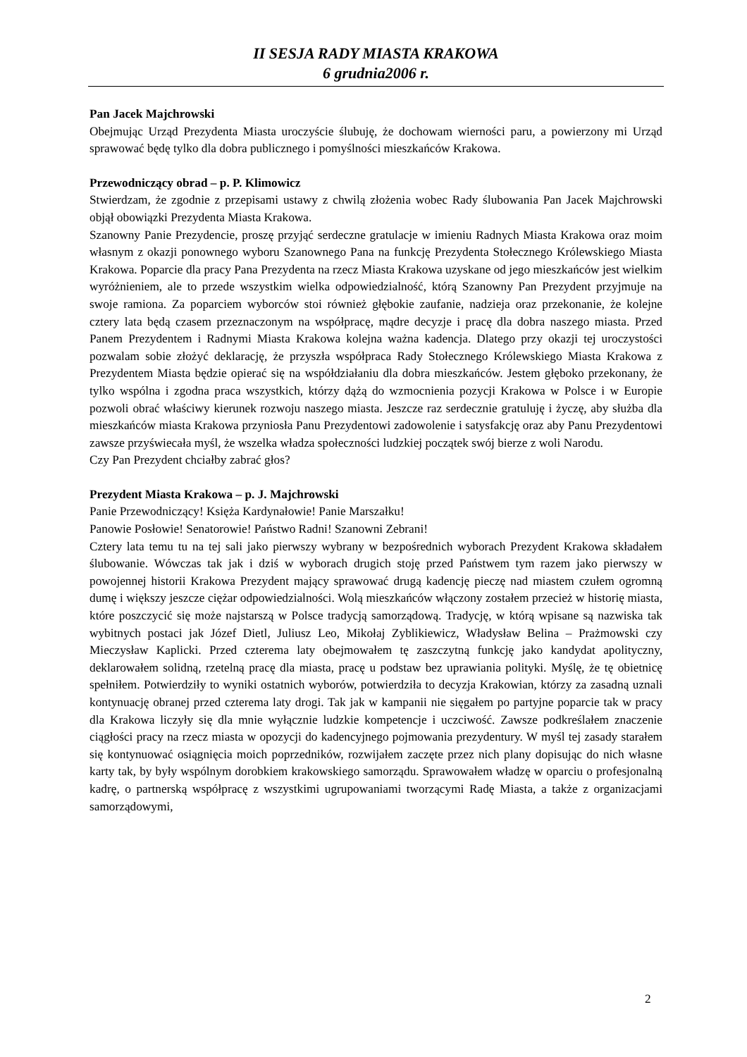II SESJA RADY MIASTA KRAKOWA
6 grudnia2006 r.
Pan Jacek Majchrowski
Obejmując Urząd Prezydenta Miasta uroczyście ślubuję, że dochowam wierności paru, a powierzony mi Urząd sprawować będę tylko dla dobra publicznego i pomyślności mieszkańców Krakowa.
Przewodniczący obrad – p. P. Klimowicz
Stwierdzam, że zgodnie z przepisami ustawy z chwilą złożenia wobec Rady ślubowania Pan Jacek Majchrowski objął obowiązki Prezydenta Miasta Krakowa.
Szanowny Panie Prezydencie, proszę przyjąć serdeczne gratulacje w imieniu Radnych Miasta Krakowa oraz moim własnym z okazji ponownego wyboru Szanownego Pana na funkcję Prezydenta Stołecznego Królewskiego Miasta Krakowa. Poparcie dla pracy Pana Prezydenta na rzecz Miasta Krakowa uzyskane od jego mieszkańców jest wielkim wyróżnieniem, ale to przede wszystkim wielka odpowiedzialność, którą Szanowny Pan Prezydent przyjmuje na swoje ramiona. Za poparciem wyborców stoi również głębokie zaufanie, nadzieja oraz przekonanie, że kolejne cztery lata będą czasem przeznaczonym na współpracę, mądre decyzje i pracę dla dobra naszego miasta. Przed Panem Prezydentem i Radnymi Miasta Krakowa kolejna ważna kadencja. Dlatego przy okazji tej uroczystości pozwalam sobie złożyć deklarację, że przyszła współpraca Rady Stołecznego Królewskiego Miasta Krakowa z Prezydentem Miasta będzie opierać się na współdziałaniu dla dobra mieszkańców. Jestem głęboko przekonany, że tylko wspólna i zgodna praca wszystkich, którzy dążą do wzmocnienia pozycji Krakowa w Polsce i w Europie pozwoli obrać właściwy kierunek rozwoju naszego miasta. Jeszcze raz serdecznie gratuluję i życzę, aby służba dla mieszkańców miasta Krakowa przyniosła Panu Prezydentowi zadowolenie i satysfakcję oraz aby Panu Prezydentowi zawsze przyświecała myśl, że wszelka władza społeczności ludzkiej początek swój bierze z woli Narodu.
Czy Pan Prezydent chciałby zabrać głos?
Prezydent Miasta Krakowa – p. J. Majchrowski
Panie Przewodniczący! Księża Kardynałowie! Panie Marszałku!
Panowie Posłowie! Senatorowie! Państwo Radni! Szanowni Zebrani!
Cztery lata temu tu na tej sali jako pierwszy wybrany w bezpośrednich wyborach Prezydent Krakowa składałem ślubowanie. Wówczas tak jak i dziś w wyborach drugich stoję przed Państwem tym razem jako pierwszy w powojennej historii Krakowa Prezydent mający sprawować drugą kadencję pieczę nad miastem czułem ogromną dumę i większy jeszcze ciężar odpowiedzialności. Wolą mieszkańców włączony zostałem przecież w historię miasta, które poszczycić się może najstarszą w Polsce tradycją samorządową. Tradycję, w którą wpisane są nazwiska tak wybitnych postaci jak Józef Dietl, Juliusz Leo, Mikołaj Zyblikiewicz, Władysław Belina – Prażmowski czy Mieczysław Kaplicki. Przed czterema laty obejmowałem tę zaszczytną funkcję jako kandydat apolityczny, deklarowałem solidną, rzetelną pracę dla miasta, pracę u podstaw bez uprawiania polityki. Myślę, że tę obietnicę spełniłem. Potwierdziły to wyniki ostatnich wyborów, potwierdziła to decyzja Krakowian, którzy za zasadną uznali kontynuację obranej przed czterema laty drogi. Tak jak w kampanii nie sięgałem po partyjne poparcie tak w pracy dla Krakowa liczyły się dla mnie wyłącznie ludzkie kompetencje i uczciwość. Zawsze podkreślałem znaczenie ciągłości pracy na rzecz miasta w opozycji do kadencyjnego pojmowania prezydentury. W myśl tej zasady starałem się kontynuować osiągnięcia moich poprzedników, rozwijałem zaczęte przez nich plany dopisując do nich własne karty tak, by były wspólnym dorobkiem krakowskiego samorządu. Sprawowałem władzę w oparciu o profesjonalną kadrę, o partnerską współpracę z wszystkimi ugrupowaniami tworzącymi Radę Miasta, a także z organizacjami samorządowymi,
2